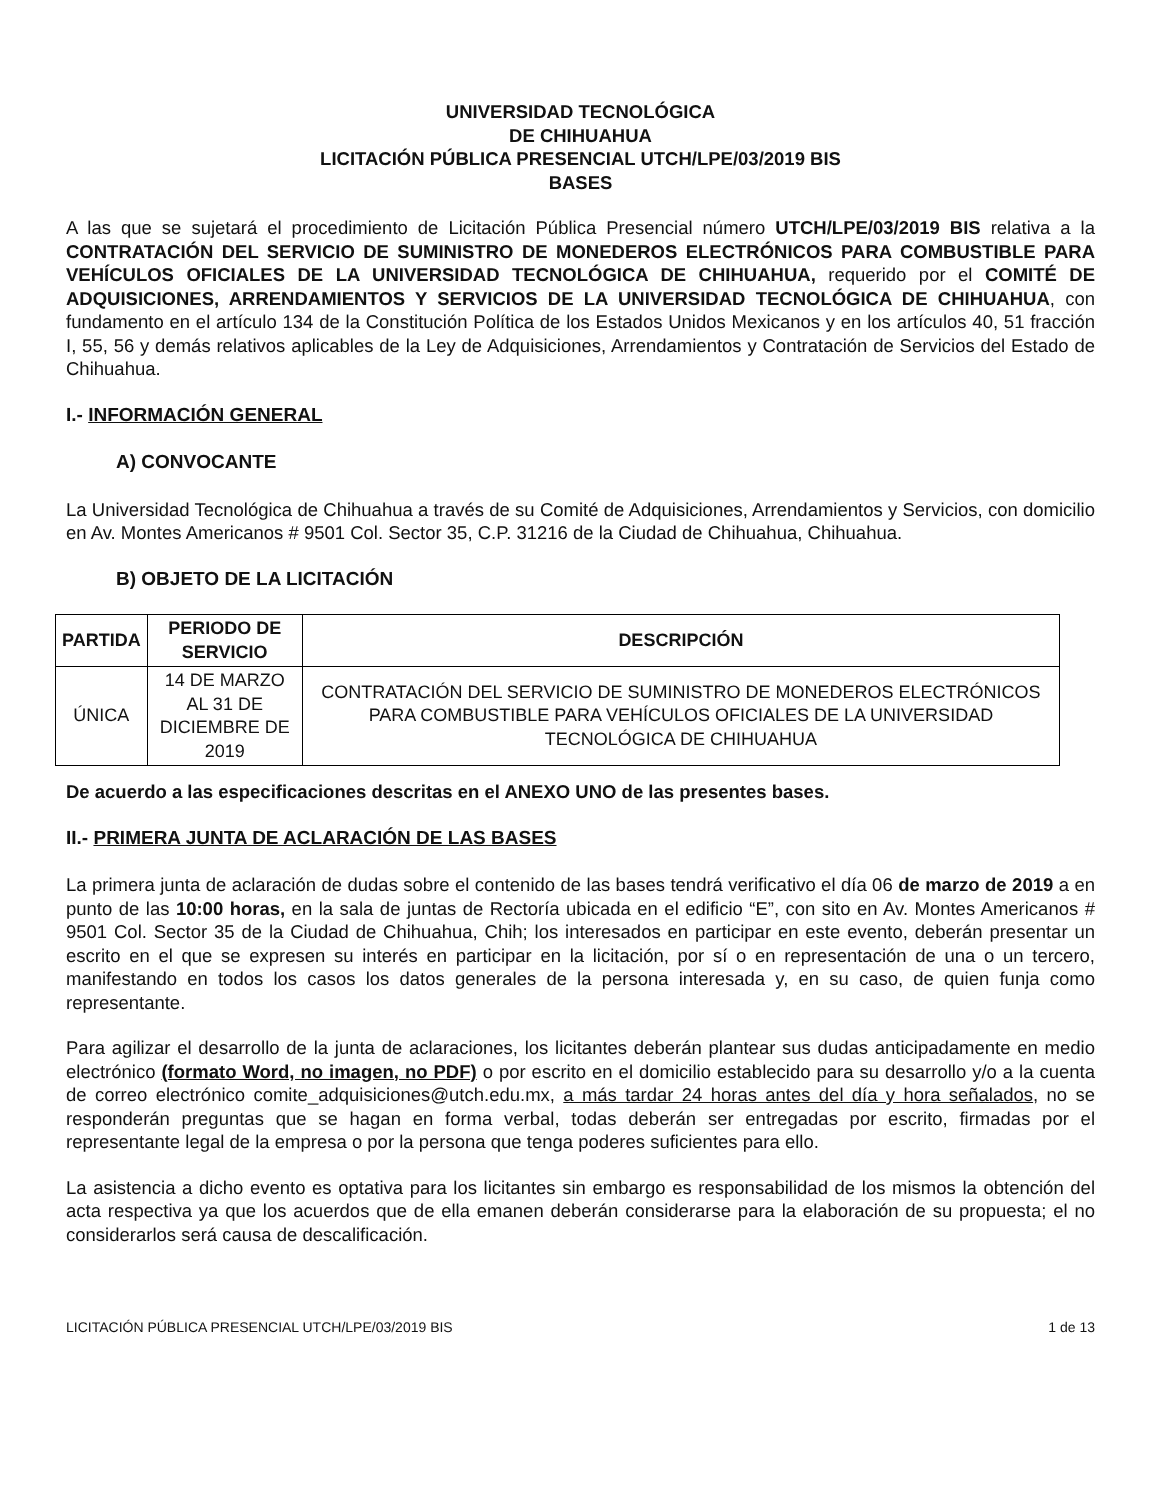UNIVERSIDAD TECNOLÓGICA
DE CHIHUAHUA
LICITACIÓN PÚBLICA PRESENCIAL UTCH/LPE/03/2019 BIS
BASES
A las que se sujetará el procedimiento de Licitación Pública Presencial número UTCH/LPE/03/2019 BIS relativa a la CONTRATACIÓN DEL SERVICIO DE SUMINISTRO DE MONEDEROS ELECTRÓNICOS PARA COMBUSTIBLE PARA VEHÍCULOS OFICIALES DE LA UNIVERSIDAD TECNOLÓGICA DE CHIHUAHUA, requerido por el COMITÉ DE ADQUISICIONES, ARRENDAMIENTOS Y SERVICIOS DE LA UNIVERSIDAD TECNOLÓGICA DE CHIHUAHUA, con fundamento en el artículo 134 de la Constitución Política de los Estados Unidos Mexicanos y en los artículos 40, 51 fracción I, 55, 56 y demás relativos aplicables de la Ley de Adquisiciones, Arrendamientos y Contratación de Servicios del Estado de Chihuahua.
I.- INFORMACIÓN GENERAL
A) CONVOCANTE
La Universidad Tecnológica de Chihuahua a través de su Comité de Adquisiciones, Arrendamientos y Servicios, con domicilio en Av. Montes Americanos # 9501 Col. Sector 35, C.P. 31216 de la Ciudad de Chihuahua, Chihuahua.
B) OBJETO DE LA LICITACIÓN
| PARTIDA | PERIODO DE SERVICIO | DESCRIPCIÓN |
| --- | --- | --- |
| ÚNICA | 14 DE MARZO AL 31 DE DICIEMBRE DE 2019 | CONTRATACIÓN DEL SERVICIO DE SUMINISTRO DE MONEDEROS ELECTRÓNICOS PARA COMBUSTIBLE PARA VEHÍCULOS OFICIALES DE LA UNIVERSIDAD TECNOLÓGICA DE CHIHUAHUA |
De acuerdo a las especificaciones descritas en el ANEXO UNO de las presentes bases.
II.- PRIMERA JUNTA DE ACLARACIÓN DE LAS BASES
La primera junta de aclaración de dudas sobre el contenido de las bases tendrá verificativo el día 06 de marzo de 2019 a en punto de las 10:00 horas, en la sala de juntas de Rectoría ubicada en el edificio “E”, con sito en Av. Montes Americanos # 9501 Col. Sector 35 de la Ciudad de Chihuahua, Chih; los interesados en participar en este evento, deberán presentar un escrito en el que se expresen su interés en participar en la licitación, por sí o en representación de una o un tercero, manifestando en todos los casos los datos generales de la persona interesada y, en su caso, de quien funja como representante.
Para agilizar el desarrollo de la junta de aclaraciones, los licitantes deberán plantear sus dudas anticipadamente en medio electrónico (formato Word, no imagen, no PDF) o por escrito en el domicilio establecido para su desarrollo y/o a la cuenta de correo electrónico comite_adquisiciones@utch.edu.mx, a más tardar 24 horas antes del día y hora señalados, no se responderán preguntas que se hagan en forma verbal, todas deberán ser entregadas por escrito, firmadas por el representante legal de la empresa o por la persona que tenga poderes suficientes para ello.
La asistencia a dicho evento es optativa para los licitantes sin embargo es responsabilidad de los mismos la obtención del acta respectiva ya que los acuerdos que de ella emanen deberán considerarse para la elaboración de su propuesta; el no considerarlos será causa de descalificación.
LICITACIÓN PÚBLICA PRESENCIAL UTCH/LPE/03/2019 BIS 1 de 13